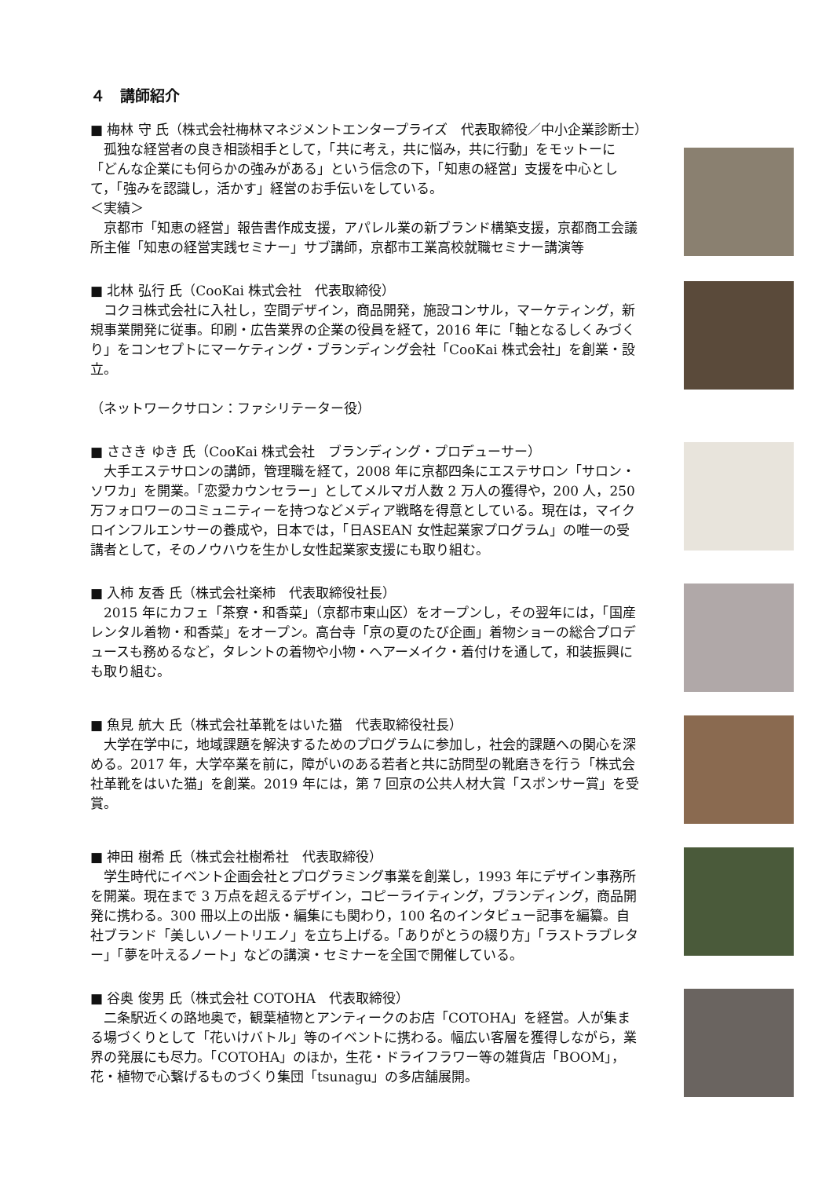４　講師紹介
■ 梅林 守 氏（株式会社梅林マネジメントエンタープライズ　代表取締役／中小企業診断士）
　孤独な経営者の良き相談相手として，「共に考え，共に悩み，共に行動」をモットーに「どんな企業にも何らかの強みがある」という信念の下，「知恵の経営」支援を中心として，「強みを認識し，活かす」経営のお手伝いをしている。
＜実績＞
　京都市「知恵の経営」報告書作成支援，アパレル業の新ブランド構築支援，京都商工会議所主催「知恵の経営実践セミナー」サブ講師，京都市工業高校就職セミナー講演等
■ 北林 弘行 氏（CooKai 株式会社　代表取締役）
　コクヨ株式会社に入社し，空間デザイン，商品開発，施設コンサル，マーケティング，新規事業開発に従事。印刷・広告業界の企業の役員を経て，2016 年に「軸となるしくみづくり」をコンセプトにマーケティング・ブランディング会社「CooKai 株式会社」を創業・設立。
（ネットワークサロン：ファシリテーター役）
■ ささき ゆき 氏（CooKai 株式会社　ブランディング・プロデューサー）
　大手エステサロンの講師，管理職を経て，2008 年に京都四条にエステサロン「サロン・ソワカ」を開業。「恋愛カウンセラー」としてメルマガ人数 2 万人の獲得や，200 人，250 万フォロワーのコミュニティーを持つなどメディア戦略を得意としている。現在は，マイクロインフルエンサーの養成や，日本では，「日ASEAN 女性起業家プログラム」の唯一の受講者として，そのノウハウを生かし女性起業家支援にも取り組む。
■ 入柿 友香 氏（株式会社楽柿　代表取締役社長）
　2015 年にカフェ「茶寮・和香菜」（京都市東山区）をオープンし，その翌年には，「国産レンタル着物・和香菜」をオープン。高台寺「京の夏のたび企画」着物ショーの総合プロデュースも務めるなど，タレントの着物や小物・ヘアーメイク・着付けを通して，和装振興にも取り組む。
■ 魚見 航大 氏（株式会社革靴をはいた猫　代表取締役社長）
　大学在学中に，地域課題を解決するためのプログラムに参加し，社会的課題への関心を深める。2017 年，大学卒業を前に，障がいのある若者と共に訪問型の靴磨きを行う「株式会社革靴をはいた猫」を創業。2019 年には，第 7 回京の公共人材大賞「スポンサー賞」を受賞。
■ 神田 樹希 氏（株式会社樹希社　代表取締役）
　学生時代にイベント企画会社とプログラミング事業を創業し，1993 年にデザイン事務所を開業。現在まで 3 万点を超えるデザイン，コピーライティング，ブランディング，商品開発に携わる。300 冊以上の出版・編集にも関わり，100 名のインタビュー記事を編纂。自社ブランド「美しいノートリエノ」を立ち上げる。「ありがとうの綴り方」「ラストラブレター」「夢を叶えるノート」などの講演・セミナーを全国で開催している。
■ 谷奥 俊男 氏（株式会社 COTOHA　代表取締役）
　二条駅近くの路地奥で，観葉植物とアンティークのお店「COTOHA」を経営。人が集まる場づくりとして「花いけバトル」等のイベントに携わる。幅広い客層を獲得しながら，業界の発展にも尽力。「COTOHA」のほか，生花・ドライフラワー等の雑貨店「BOOM」，花・植物で心繋げるものづくり集団「tsunagu」の多店舗展開。